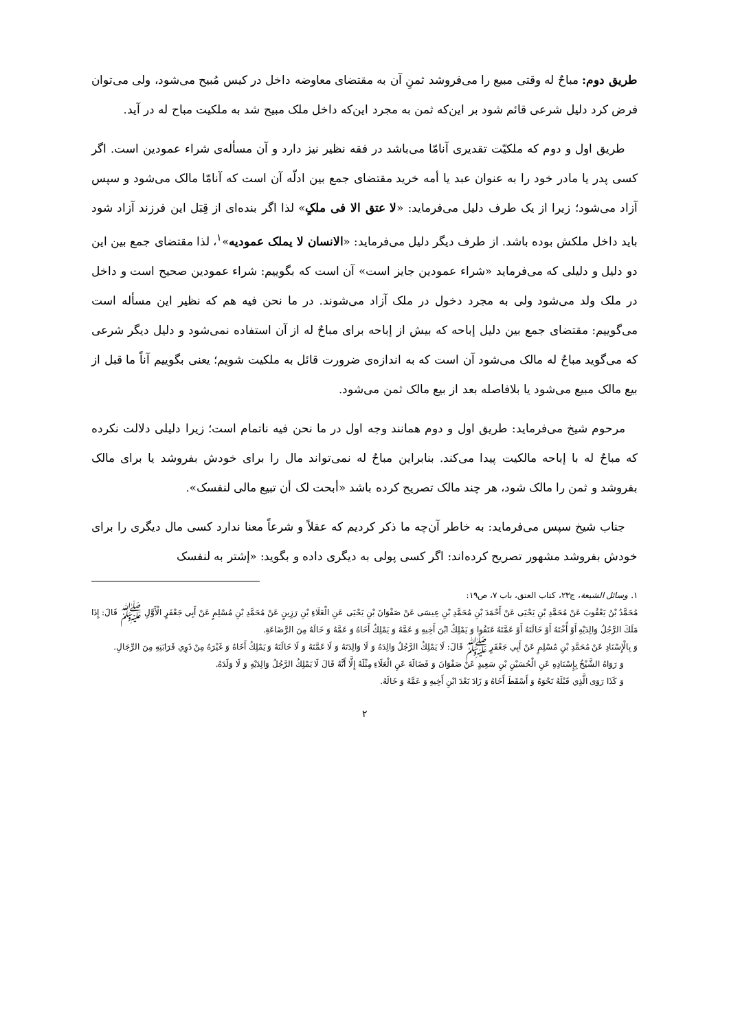طریق دوم: مباحٌ له وقتی مبیع را می‌فروشد ثمنِ آن به مقتضای معاوضه داخل در کیس مُبیح می‌شود، ولی می‌توان فرض کرد دلیل شرعی قائم شود بر این‌که ثمن به مجرد این‌که داخل ملک مبیح شد به ملکیت مباح له در آید.
طریق اول و دوم که ملکیّت تقدیری آنامّا می‌باشد در فقه نظیر نیز دارد و آن مسأله‌ی شراء عمودین است. اگر کسی پدر یا مادر خود را به عنوان عبد یا أمه خرید مقتضای جمع بین ادلّه آن است که آنامّا مالک می‌شود و سپس آزاد می‌شود؛ زیرا از یک طرف دلیل می‌فرماید: «لا عتق الا فی ملکٍ» لذا اگر بنده‌ای از قِبَل این فرزند آزاد شود باید داخل ملکش بوده باشد. از طرف دیگر دلیل می‌فرماید: «الانسان لا یملک عمودیه»<sup>۱</sup>، لذا مقتضای جمع بین این دو دلیل و دلیلی که می‌فرماید «شراء عمودین جایز است» آن است که بگوییم: شراء عمودین صحیح است و داخل در ملک ولد می‌شود ولی به مجرد دخول در ملک آزاد می‌شوند. در ما نحن فیه هم که نظیر این مسأله است می‌گوییم: مقتضای جمع بین دلیل إباحه که بیش از إباحه برای مباحٌ له از آن استفاده نمی‌شود و دلیل دیگر شرعی که می‌گوید مباحٌ له مالک می‌شود آن است که به اندازه‌ی ضرورت قائل به ملکیت شویم؛ یعنی بگوییم آناً ما قبل از بیع مالک مبیع می‌شود یا بلافاصله بعد از بیع مالک ثمن می‌شود.
مرحوم شیخ می‌فرماید: طریق اول و دوم همانند وجه اول در ما نحن فیه ناتمام است؛ زیرا دلیلی دلالت نکرده که مباحٌ له با إباحه مالکیت پیدا می‌کند. بنابراین مباحٌ له نمی‌تواند مال را برای خودش بفروشد یا برای مالک بفروشد و ثمن را مالک شود، هر چند مالک تصریح کرده باشد «أبحت لک أن تبیع مالی لنفسک».
جناب شیخ سپس می‌فرماید: به خاطر آن‌چه ما ذکر کردیم که عقلاً و شرعاً معنا ندارد کسی مال دیگری را برای خودش بفروشد مشهور تصریح کرده‌اند: اگر کسی پولی به دیگری داده و بگوید: «إشتر به لنفسک
۱. وسائل الشیعة، ج۲۳، کتاب العتق، باب ۷، ص۱۹:
مُحَمَّدُ بْنُ يَعْقُوبَ عَنْ مُحَمَّدِ بْنِ يَحْيَى عَنْ أَحْمَدَ بْنِ مُحَمَّدِ بْنِ عِيسَى عَنْ صَفْوَانَ بْنِ يَحْيَى عَنِ الْعَلَاءِ بْنِ رَزِينٍ عَنْ مُحَمَّدِ بْنِ مُسْلِمٍ عَنْ أَبِي جَعْفَرٍ الْأَوَّلِ ﷺ قَالَ: إِذَا مَلَكَ الرَّجُلُ وَالِدَيْهِ أَوْ أُخْتَهُ أَوْ خَالَتَهُ أَوْ عَمَّتَهُ عَتَقُوا وَ يَمْلِكُ ابْنَ أَخِيهِ وَ عَمَّهُ وَ يَمْلِكُ أَخَاهُ وَ عَمَّهُ وَ خَالَهُ مِنَ الرَّضَاعَةِ.
وَ بِالْإِسْنَادِ عَنْ مُحَمَّدِ بْنِ مُسْلِمٍ عَنْ أَبِي جَعْفَرٍ ﷺ قَالَ: لَا يَمْلِكُ الرَّجُلُ وَالِدَهُ وَ لَا وَالِدَتَهُ وَ لَا عَمَّتَهُ وَ لَا خَالَتَهُ وَ يَمْلِكُ أَخَاهُ وَ غَيْرَهُ مِنْ ذَوِي قَرَابَتِهِ مِنَ الرِّجَالِ.
وَ رَوَاهُ الشَّيْخُ بِإِسْنَادِهِ عَنِ الْحُسَيْنِ بْنِ سَعِيدٍ عَنْ صَفْوَانَ وَ فَضَالَةَ عَنِ الْعَلَاءِ مِثْلَهُ إِلَّا أَنَّهُ قَالَ لَا يَمْلِكُ الرَّجُلُ وَالِدَيْهِ وَ لَا وَلَدَهُ.
وَ كَذَا رَوَى الَّذِي قَبْلَهُ نَحْوَهُ وَ أَسْقَطَ أَخَاهُ وَ زَادَ بَعْدَ ابْنِ أَخِيهِ وَ عَمَّهُ وَ خَالَهُ.
۲